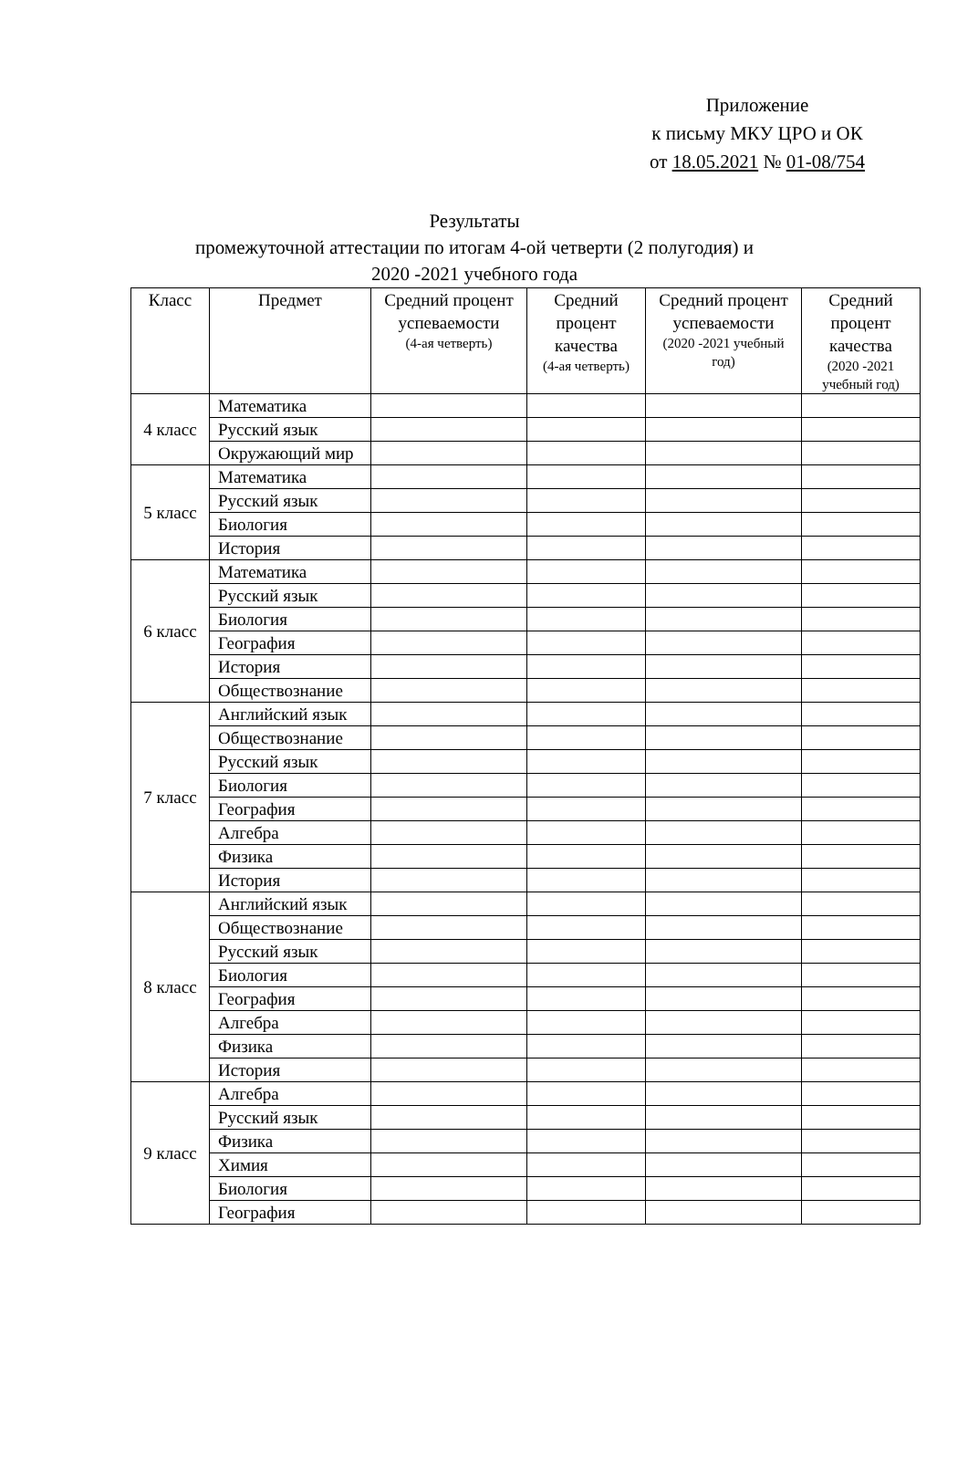Приложение
к письму МКУ ЦРО и ОК
от 18.05.2021 № 01-08/754
Результаты
промежуточной аттестации по итогам 4-ой четверти (2 полугодия) и
2020 -2021 учебного года
| Класс | Предмет | Средний процент успеваемости (4-ая четверть) | Средний процент качества (4-ая четверть) | Средний процент успеваемости (2020 -2021 учебный год) | Средний процент качества (2020 -2021 учебный год) |
| --- | --- | --- | --- | --- | --- |
| 4 класс | Математика | | | | |
| | Русский язык | | | | |
| | Окружающий мир | | | | |
| 5 класс | Математика | | | | |
| | Русский язык | | | | |
| | Биология | | | | |
| | История | | | | |
| 6 класс | Математика | | | | |
| | Русский язык | | | | |
| | Биология | | | | |
| | География | | | | |
| | История | | | | |
| | Обществознание | | | | |
| 7 класс | Английский язык | | | | |
| | Обществознание | | | | |
| | Русский язык | | | | |
| | Биология | | | | |
| | География | | | | |
| | Алгебра | | | | |
| | Физика | | | | |
| | История | | | | |
| 8 класс | Английский язык | | | | |
| | Обществознание | | | | |
| | Русский язык | | | | |
| | Биология | | | | |
| | География | | | | |
| | Алгебра | | | | |
| | Физика | | | | |
| | История | | | | |
| 9 класс | Алгебра | | | | |
| | Русский язык | | | | |
| | Физика | | | | |
| | Химия | | | | |
| | Биология | | | | |
| | География | | | | |